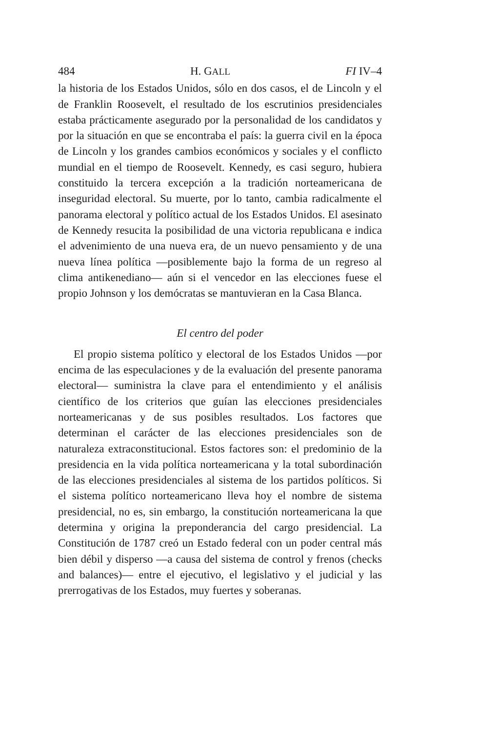484 H. GALL FI IV–4
la historia de los Estados Unidos, sólo en dos casos, el de Lincoln y el de Franklin Roosevelt, el resultado de los escrutinios presidenciales estaba prácticamente asegurado por la personalidad de los candidatos y por la situación en que se encontraba el país: la guerra civil en la época de Lincoln y los grandes cambios económicos y sociales y el conflicto mundial en el tiempo de Roosevelt. Kennedy, es casi seguro, hubiera constituido la tercera excepción a la tradición norteamericana de inseguridad electoral. Su muerte, por lo tanto, cambia radicalmente el panorama electoral y político actual de los Estados Unidos. El asesinato de Kennedy resucita la posibilidad de una victoria republicana e indica el advenimiento de una nueva era, de un nuevo pensamiento y de una nueva línea política —posiblemente bajo la forma de un regreso al clima antikenediano— aún si el vencedor en las elecciones fuese el propio Johnson y los demócratas se mantuvieran en la Casa Blanca.
El centro del poder
El propio sistema político y electoral de los Estados Unidos —por encima de las especulaciones y de la evaluación del presente panorama electoral— suministra la clave para el entendimiento y el análisis científico de los criterios que guían las elecciones presidenciales norteamericanas y de sus posibles resultados. Los factores que determinan el carácter de las elecciones presidenciales son de naturaleza extraconstitucional. Estos factores son: el predominio de la presidencia en la vida política norteamericana y la total subordinación de las elecciones presidenciales al sistema de los partidos políticos. Si el sistema político norteamericano lleva hoy el nombre de sistema presidencial, no es, sin embargo, la constitución norteamericana la que determina y origina la preponderancia del cargo presidencial. La Constitución de 1787 creó un Estado federal con un poder central más bien débil y disperso —a causa del sistema de control y frenos (checks and balances)— entre el ejecutivo, el legislativo y el judicial y las prerrogativas de los Estados, muy fuertes y soberanas.